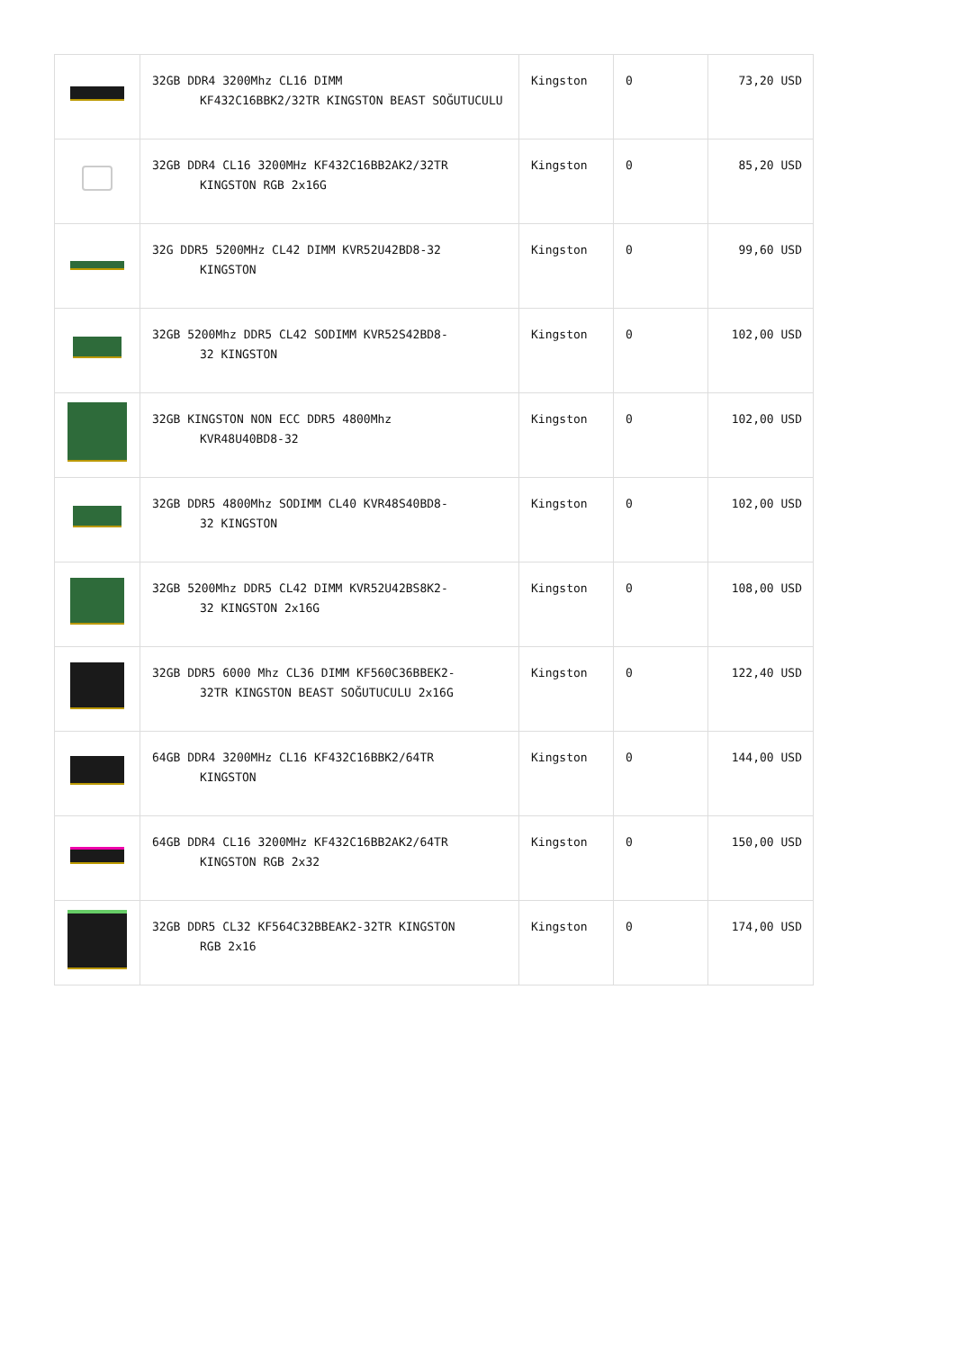| | 32GB DDR4 3200Mhz CL16 DIMM KF432C16BBK2/32TR KINGSTON BEAST SOĞUTUCULU | Kingston | 0 | 73,20 USD |
| | 32GB DDR4 CL16 3200MHz KF432C16BB2AK2/32TR KINGSTON RGB 2x16G | Kingston | 0 | 85,20 USD |
| | 32G DDR5 5200MHz CL42 DIMM KVR52U42BD8-32 KINGSTON | Kingston | 0 | 99,60 USD |
| | 32GB 5200Mhz DDR5 CL42 SODIMM KVR52S42BD8- 32 KINGSTON | Kingston | 0 | 102,00 USD |
| | 32GB KINGSTON NON ECC DDR5 4800Mhz KVR48U40BD8-32 | Kingston | 0 | 102,00 USD |
| | 32GB DDR5 4800Mhz SODIMM CL40 KVR48S40BD8- 32 KINGSTON | Kingston | 0 | 102,00 USD |
| | 32GB 5200Mhz DDR5 CL42 DIMM KVR52U42BS8K2- 32 KINGSTON 2x16G | Kingston | 0 | 108,00 USD |
| | 32GB DDR5 6000 Mhz CL36 DIMM KF560C36BBEK2- 32TR KINGSTON BEAST SOĞUTUCULU 2x16G | Kingston | 0 | 122,40 USD |
| | 64GB DDR4 3200MHz CL16 KF432C16BBK2/64TR KINGSTON | Kingston | 0 | 144,00 USD |
| | 64GB DDR4 CL16 3200MHz KF432C16BB2AK2/64TR KINGSTON RGB 2x32 | Kingston | 0 | 150,00 USD |
| | 32GB DDR5 CL32 KF564C32BBEAK2-32TR KINGSTON RGB 2x16 | Kingston | 0 | 174,00 USD |